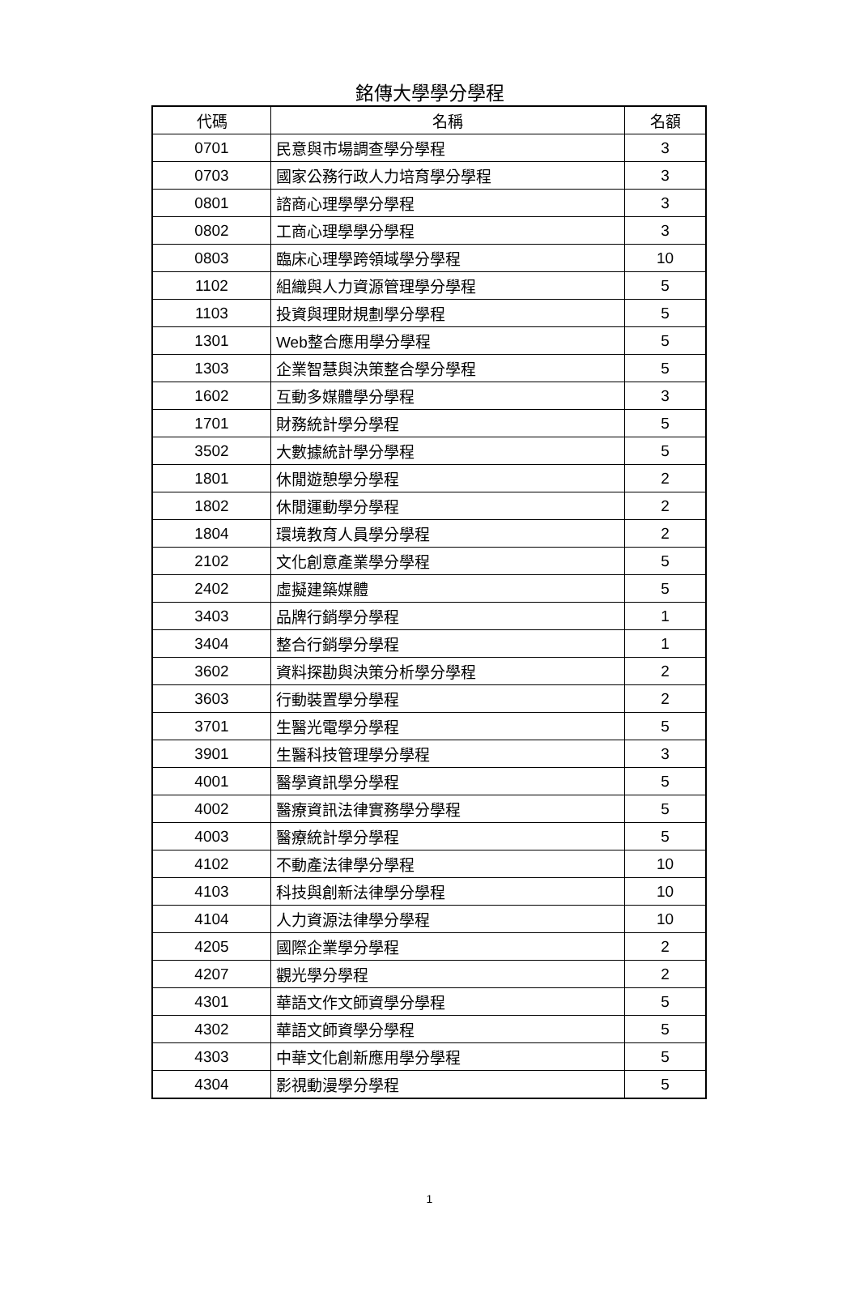銘傳大學學分學程
| 代碼 | 名稱 | 名額 |
| --- | --- | --- |
| 0701 | 民意與市場調查學分學程 | 3 |
| 0703 | 國家公務行政人力培育學分學程 | 3 |
| 0801 | 諮商心理學學分學程 | 3 |
| 0802 | 工商心理學學分學程 | 3 |
| 0803 | 臨床心理學跨領域學分學程 | 10 |
| 1102 | 組織與人力資源管理學分學程 | 5 |
| 1103 | 投資與理財規劃學分學程 | 5 |
| 1301 | Web整合應用學分學程 | 5 |
| 1303 | 企業智慧與決策整合學分學程 | 5 |
| 1602 | 互動多媒體學分學程 | 3 |
| 1701 | 財務統計學分學程 | 5 |
| 3502 | 大數據統計學分學程 | 5 |
| 1801 | 休閒遊憩學分學程 | 2 |
| 1802 | 休閒運動學分學程 | 2 |
| 1804 | 環境教育人員學分學程 | 2 |
| 2102 | 文化創意產業學分學程 | 5 |
| 2402 | 虛擬建築媒體 | 5 |
| 3403 | 品牌行銷學分學程 | 1 |
| 3404 | 整合行銷學分學程 | 1 |
| 3602 | 資料探勘與決策分析學分學程 | 2 |
| 3603 | 行動裝置學分學程 | 2 |
| 3701 | 生醫光電學分學程 | 5 |
| 3901 | 生醫科技管理學分學程 | 3 |
| 4001 | 醫學資訊學分學程 | 5 |
| 4002 | 醫療資訊法律實務學分學程 | 5 |
| 4003 | 醫療統計學分學程 | 5 |
| 4102 | 不動產法律學分學程 | 10 |
| 4103 | 科技與創新法律學分學程 | 10 |
| 4104 | 人力資源法律學分學程 | 10 |
| 4205 | 國際企業學分學程 | 2 |
| 4207 | 觀光學分學程 | 2 |
| 4301 | 華語文作文師資學分學程 | 5 |
| 4302 | 華語文師資學分學程 | 5 |
| 4303 | 中華文化創新應用學分學程 | 5 |
| 4304 | 影視動漫學分學程 | 5 |
1